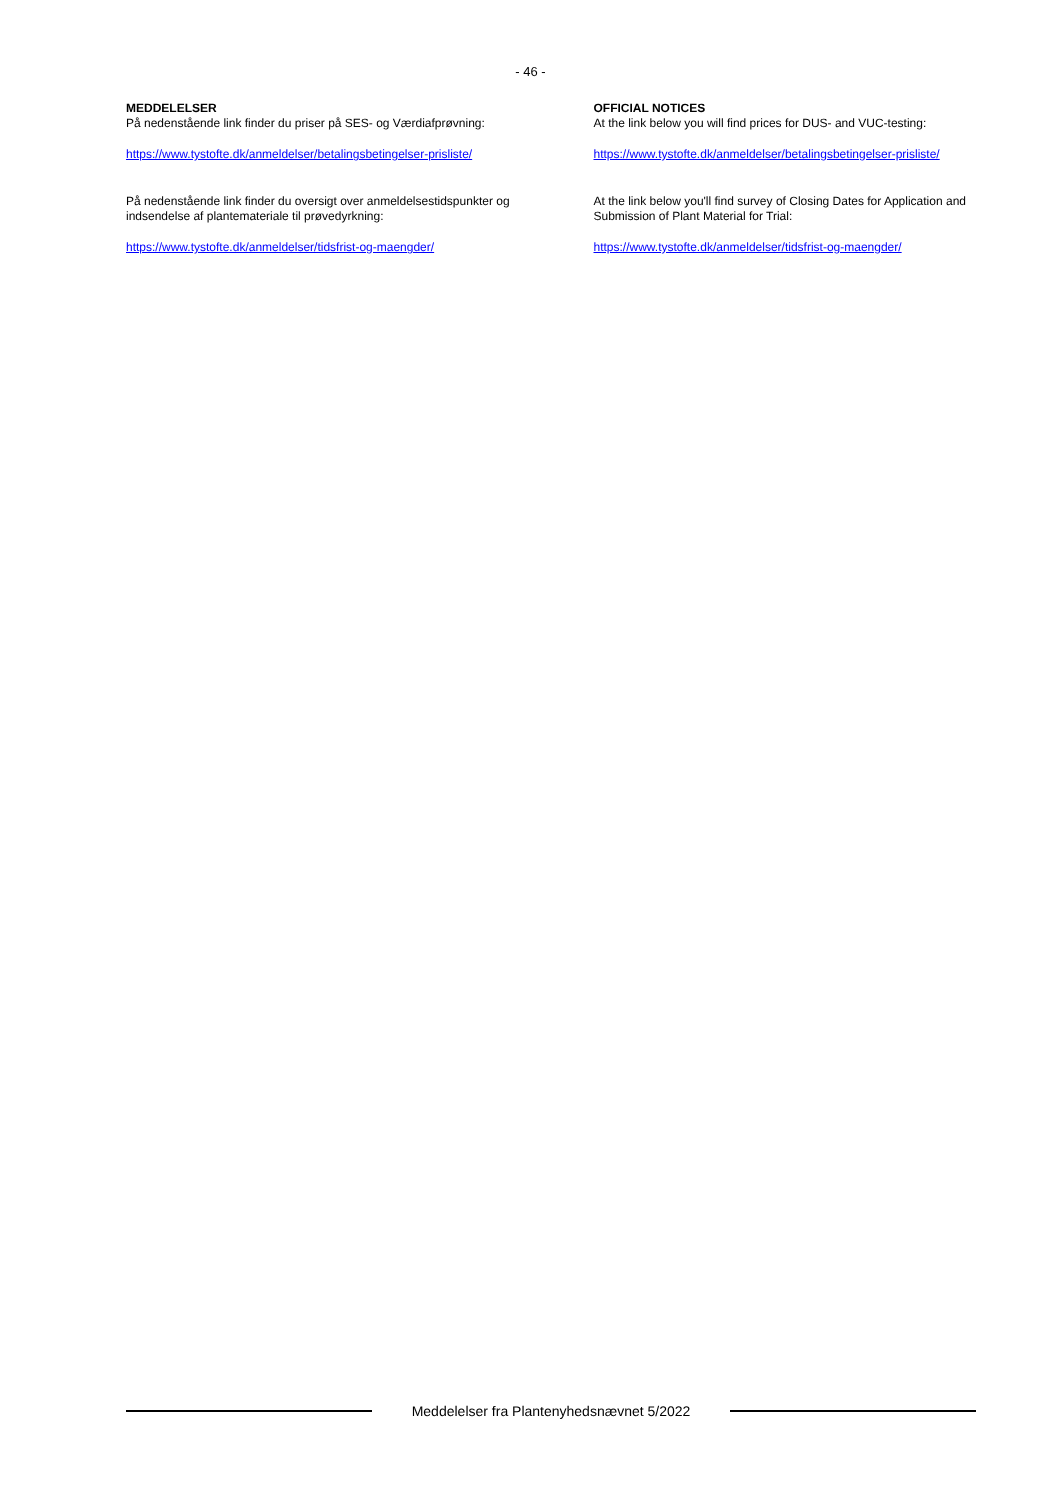- 46 -
MEDDELELSER
På nedenstående link finder du priser på SES- og Værdiafprøvning:
https://www.tystofte.dk/anmeldelser/betalingsbetingelser-prisliste/
På nedenstående link finder du oversigt over anmeldelsestidspunkter og
indsendelse af plantemateriale til prøvedyrkning:
https://www.tystofte.dk/anmeldelser/tidsfrist-og-maengder/
OFFICIAL NOTICES
At the link below you will find prices for DUS- and VUC-testing:
https://www.tystofte.dk/anmeldelser/betalingsbetingelser-prisliste/
At the link below you'll find survey of Closing Dates for Application and
Submission of Plant Material for Trial:
https://www.tystofte.dk/anmeldelser/tidsfrist-og-maengder/
Meddelelser fra Plantenyhedsnævnet 5/2022